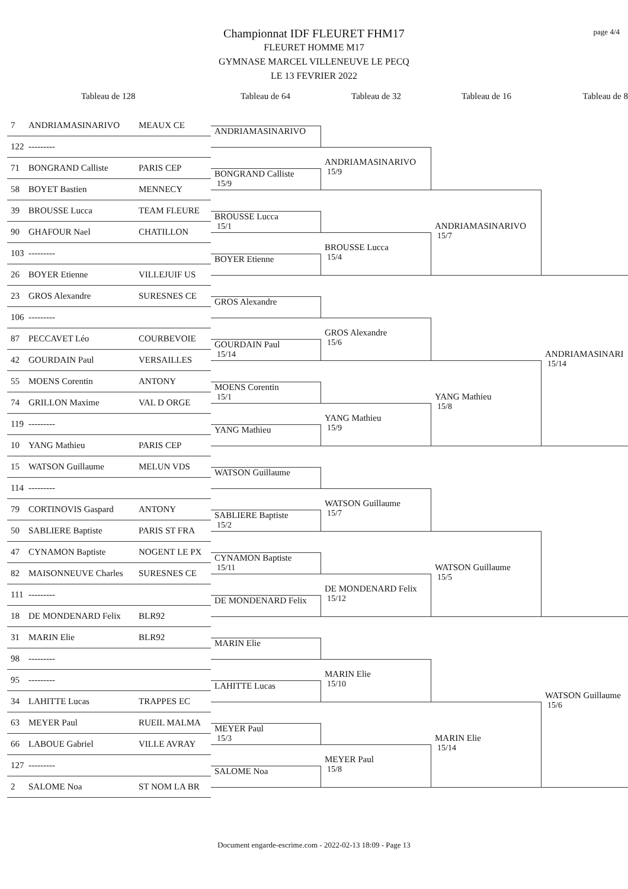page 4/4
Championnat IDF FLEURET FHM17
FLEURET HOMME M17
GYMNASE MARCEL VILLENEUVE LE PECQ
LE 13 FEVRIER 2022
Tableau de 128
Tableau de 64
Tableau de 32
Tableau de 16
Tableau de 8
7 ANDRIAMASINARIVO MEAUX CE
122 ---------
71 BONGRAND Calliste PARIS CEP
58 BOYET Bastien MENNECY
39 BROUSSE Lucca TEAM FLEURE
90 GHAFOUR Nael CHATILLON
103 ---------
26 BOYER Etienne VILLEJUIF US
23 GROS Alexandre SURESNES CE
106 ---------
87 PECCAVET Léo COURBEVOIE
42 GOURDAIN Paul VERSAILLES
55 MOENS Corentin ANTONY
74 GRILLON Maxime VAL D ORGE
119 ---------
10 YANG Mathieu PARIS CEP
15 WATSON Guillaume MELUN VDS
114 ---------
79 CORTINOVIS Gaspard ANTONY
50 SABLIERE Baptiste PARIS ST FRA
47 CYNAMON Baptiste NOGENT LE PX
82 MAISONNEUVE Charles SURESNES CE
111 ---------
18 DE MONDENARD Felix BLR92
31 MARIN Elie BLR92
98 ---------
95 ---------
34 LAHITTE Lucas TRAPPES EC
63 MEYER Paul RUEIL MALMA
66 LABOUE Gabriel VILLE AVRAY
127 ---------
2 SALOME Noa ST NOM LA BR
ANDRIAMASINARIVO
BONGRAND Calliste
15/9
BROUSSE Lucca
15/1
BOYER Etienne
GROS Alexandre
GOURDAIN Paul
15/14
MOENS Corentin
15/1
YANG Mathieu
WATSON Guillaume
SABLIERE Baptiste
15/2
CYNAMON Baptiste
15/11
DE MONDENARD Felix
MARIN Elie
LAHITTE Lucas
MEYER Paul
15/3
SALOME Noa
ANDRIAMASINARIVO
15/9
BROUSSE Lucca
15/4
GROS Alexandre
15/6
YANG Mathieu
15/9
WATSON Guillaume
15/7
DE MONDENARD Felix
15/12
MARIN Elie
15/10
MEYER Paul
15/8
ANDRIAMASINARIVO
15/7
YANG Mathieu
15/8
WATSON Guillaume
15/5
MARIN Elie
15/14
ANDRIAMASINARI
15/14
WATSON Guillaume
15/6
Document engarde-escrime.com - 2022-02-13 18:09 - Page 13